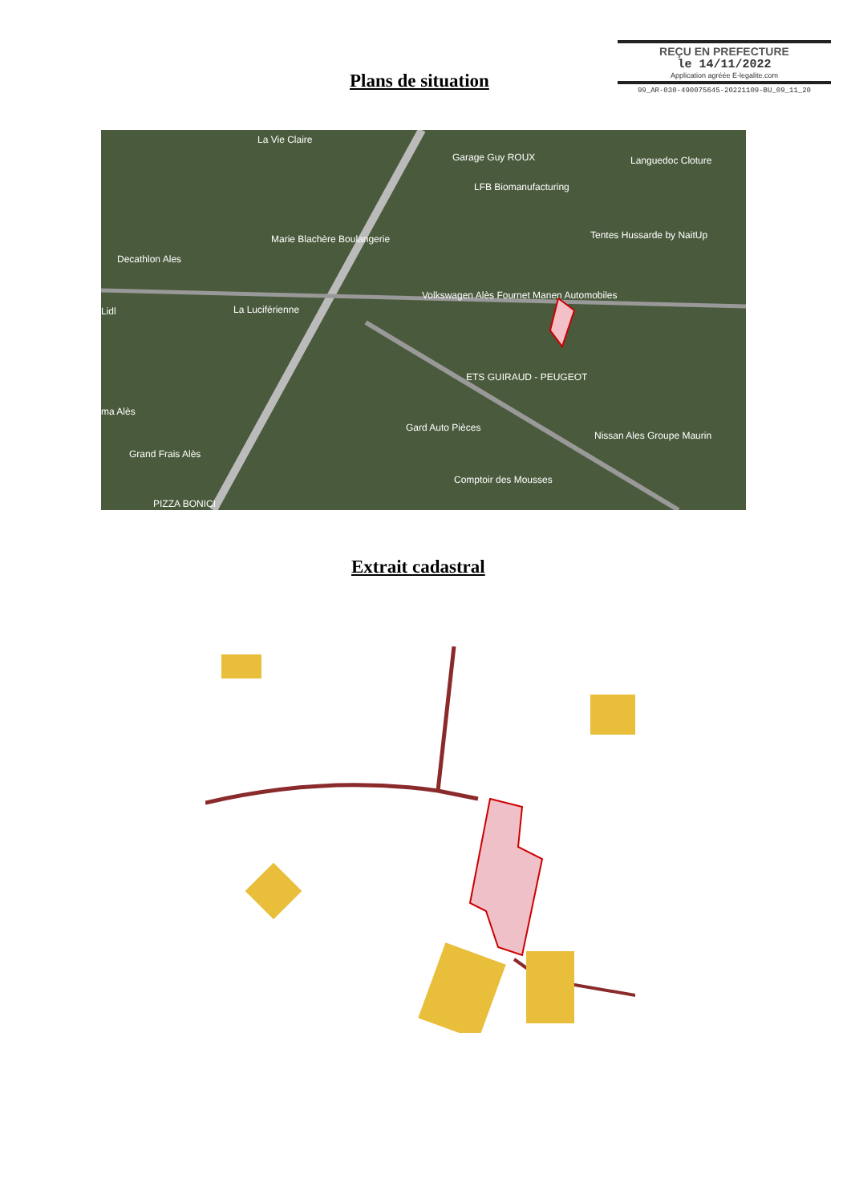REÇU EN PREFECTURE
le 14/11/2022
Application agréée E-legalite.com
99_AR-030-490075645-20221109-BU_09_11_20
Plans de situation
La Vie Claire
Garage Guy ROUX
Languedoc Cloture
LFB Biomanufacturing
Marie Blachère Boulangerie
Decathlon Ales
Tentes Hussarde by NaitUp
Volkswagen Alès Fournet Manen Automobiles
La Luciférienne
ETS GUIRAUD - PEUGEOT
Gard Auto Pièces
ma Alès
Grand Frais Alès
Comptoir des Mousses
Nissan Ales Groupe Maurin
PIZZA BONICI
Lidl
Extrait cadastral